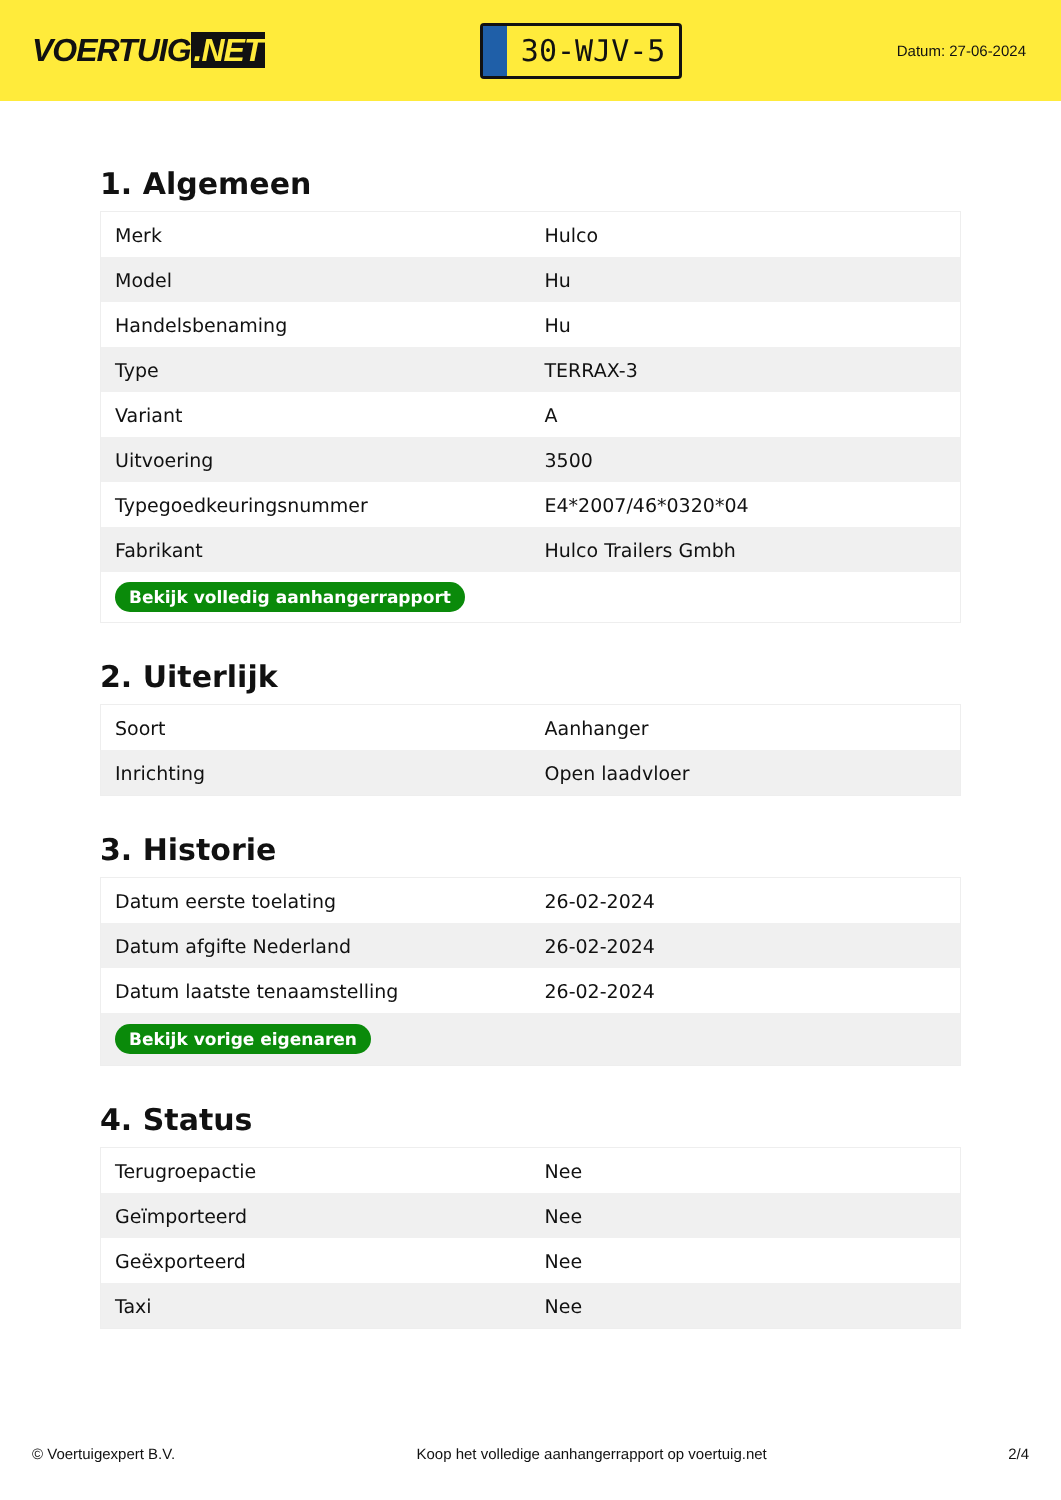VOERTUIG.NET
30-WJV-5
Datum: 27-06-2024
1. Algemeen
| Merk | Hulco |
| Model | Hu |
| Handelsbenaming | Hu |
| Type | TERRAX-3 |
| Variant | A |
| Uitvoering | 3500 |
| Typegoedkeuringsnummer | E4*2007/46*0320*04 |
| Fabrikant | Hulco Trailers Gmbh |
| Bekijk volledig aanhangerrapport | |
2. Uiterlijk
| Soort | Aanhanger |
| Inrichting | Open laadvloer |
3. Historie
| Datum eerste toelating | 26-02-2024 |
| Datum afgifte Nederland | 26-02-2024 |
| Datum laatste tenaamstelling | 26-02-2024 |
| Bekijk vorige eigenaren | |
4. Status
| Terugroepactie | Nee |
| Geïmporteerd | Nee |
| Geëxporteerd | Nee |
| Taxi | Nee |
© Voertuigexpert B.V. Koop het volledige aanhangerrapport op voertuig.net 2/4